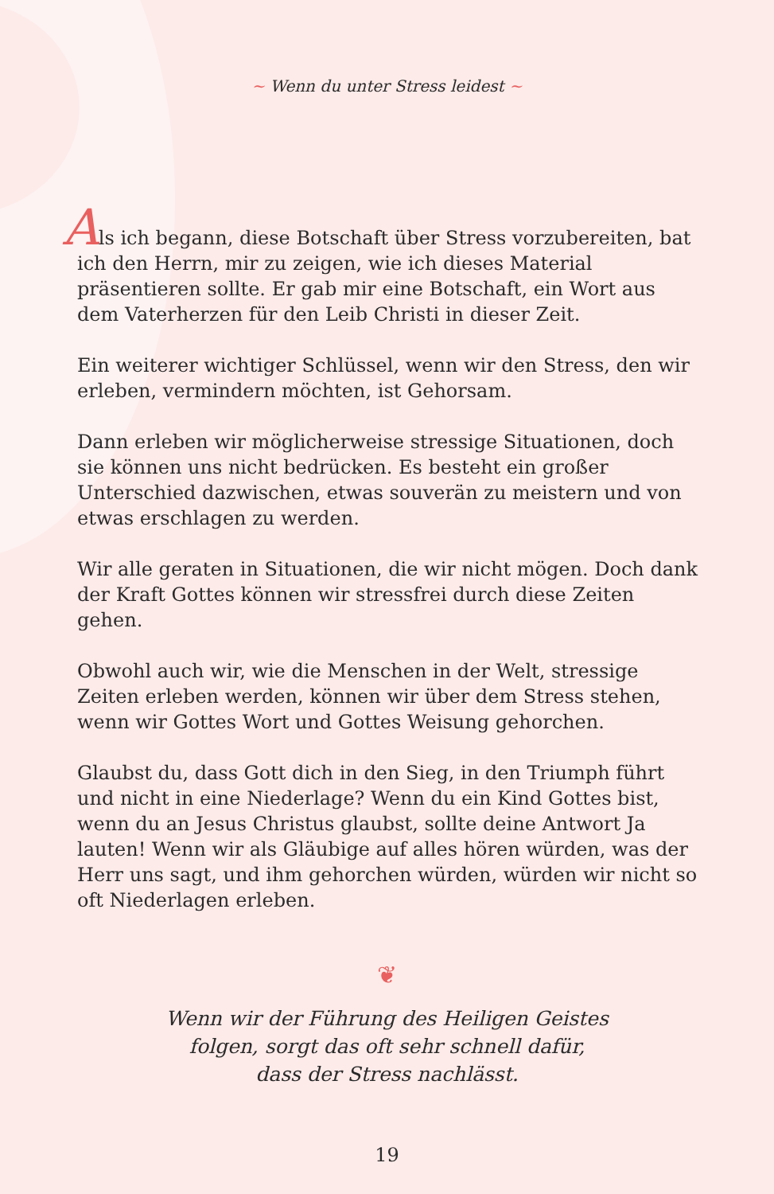~ Wenn du unter Stress leidest ~
Als ich begann, diese Botschaft über Stress vorzubereiten, bat ich den Herrn, mir zu zeigen, wie ich dieses Material präsentieren sollte. Er gab mir eine Botschaft, ein Wort aus dem Vaterherzen für den Leib Christi in dieser Zeit.
Ein weiterer wichtiger Schlüssel, wenn wir den Stress, den wir erleben, vermindern möchten, ist Gehorsam.
Dann erleben wir möglicherweise stressige Situationen, doch sie können uns nicht bedrücken. Es besteht ein großer Unterschied dazwischen, etwas souverän zu meistern und von etwas erschlagen zu werden.
Wir alle geraten in Situationen, die wir nicht mögen. Doch dank der Kraft Gottes können wir stressfrei durch diese Zeiten gehen.
Obwohl auch wir, wie die Menschen in der Welt, stressige Zeiten erleben werden, können wir über dem Stress stehen, wenn wir Gottes Wort und Gottes Weisung gehorchen.
Glaubst du, dass Gott dich in den Sieg, in den Triumph führt und nicht in eine Niederlage? Wenn du ein Kind Gottes bist, wenn du an Jesus Christus glaubst, sollte deine Antwort Ja lauten! Wenn wir als Gläubige auf alles hören würden, was der Herr uns sagt, und ihm gehorchen würden, würden wir nicht so oft Niederlagen erleben.
❦
Wenn wir der Führung des Heiligen Geistes
folgen, sorgt das oft sehr schnell dafür,
dass der Stress nachlässt.
19